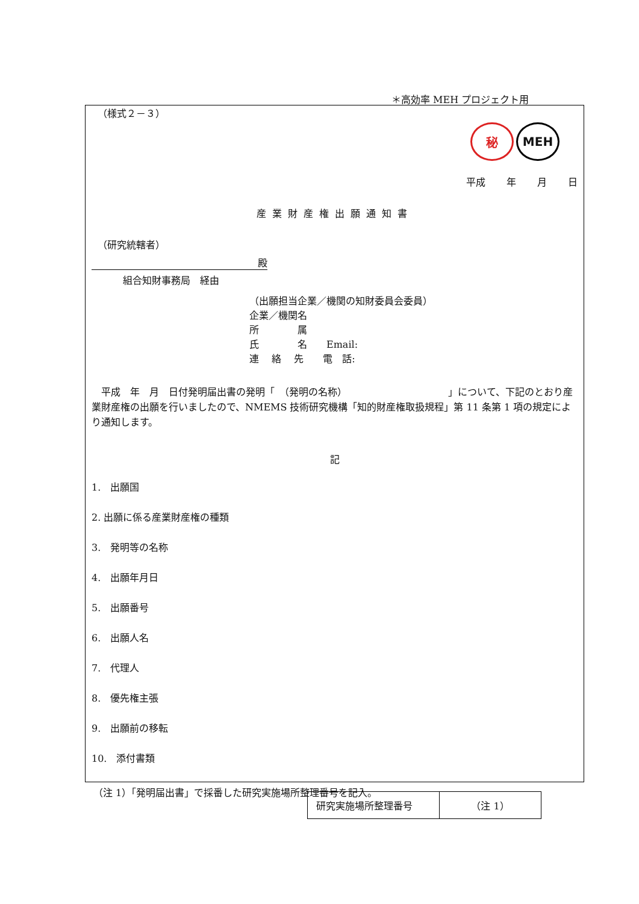＊高効率 MEH プロジェクト用
（様式２－３）
秘 MEH
平成 年 月 日
産業財産権出願通知書
（研究統轄者）
殿
組合知財事務局　経由
（出願担当企業／機関の知財委員会委員）
企業／機関名
所　　　　属
氏　　　　名　　Email:
連　 絡　 先　　電　話:
　平成　年　月　日付発明届出書の発明「　（発明の名称）　　　　　　　　　　　」について、下記のとおり産業財産権の出願を行いましたので、NMEMS 技術研究機構「知的財産権取扱規程」第 11 条第 1 項の規定により通知します。
記
1.　出願国
2. 出願に係る産業財産権の種類
3.　発明等の名称
4.　出願年月日
5.　出願番号
6.　出願人名
7.　代理人
8.　優先権主張
9.　出願前の移転
10.　添付書類
| 研究実施場所整理番号 | （注 1） |
（注 1）「発明届出書」で採番した研究実施場所整理番号を記入。